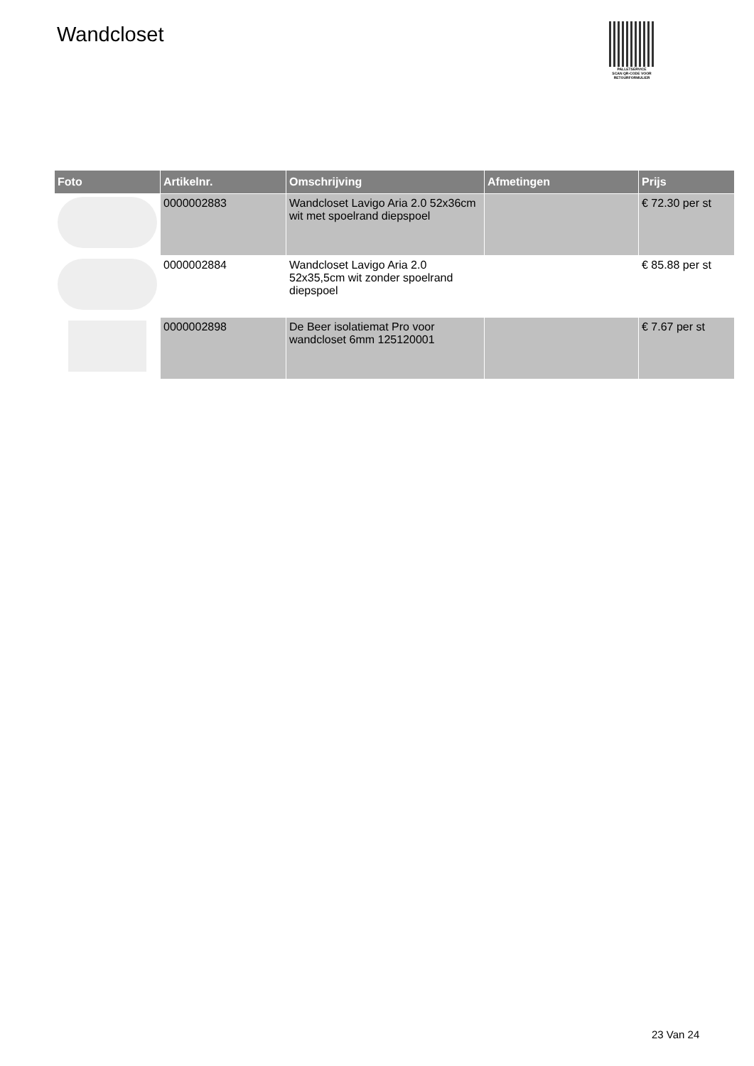Wandcloset
PALLETSERVICE
SCAN QR-CODE VOOR
RETOURFORMULIER
| Foto | Artikelnr. | Omschrijving | Afmetingen | Prijs |
| --- | --- | --- | --- | --- |
| | 0000002883 | Wandcloset Lavigo Aria 2.0 52x36cm wit met spoelrand diepspoel | | € 72.30 per st |
| | 0000002884 | Wandcloset Lavigo Aria 2.0 52x35,5cm wit zonder spoelrand diepspoel | | € 85.88 per st |
| | 0000002898 | De Beer isolatiemat Pro voor wandcloset 6mm 125120001 | | € 7.67 per st |
23 Van 24